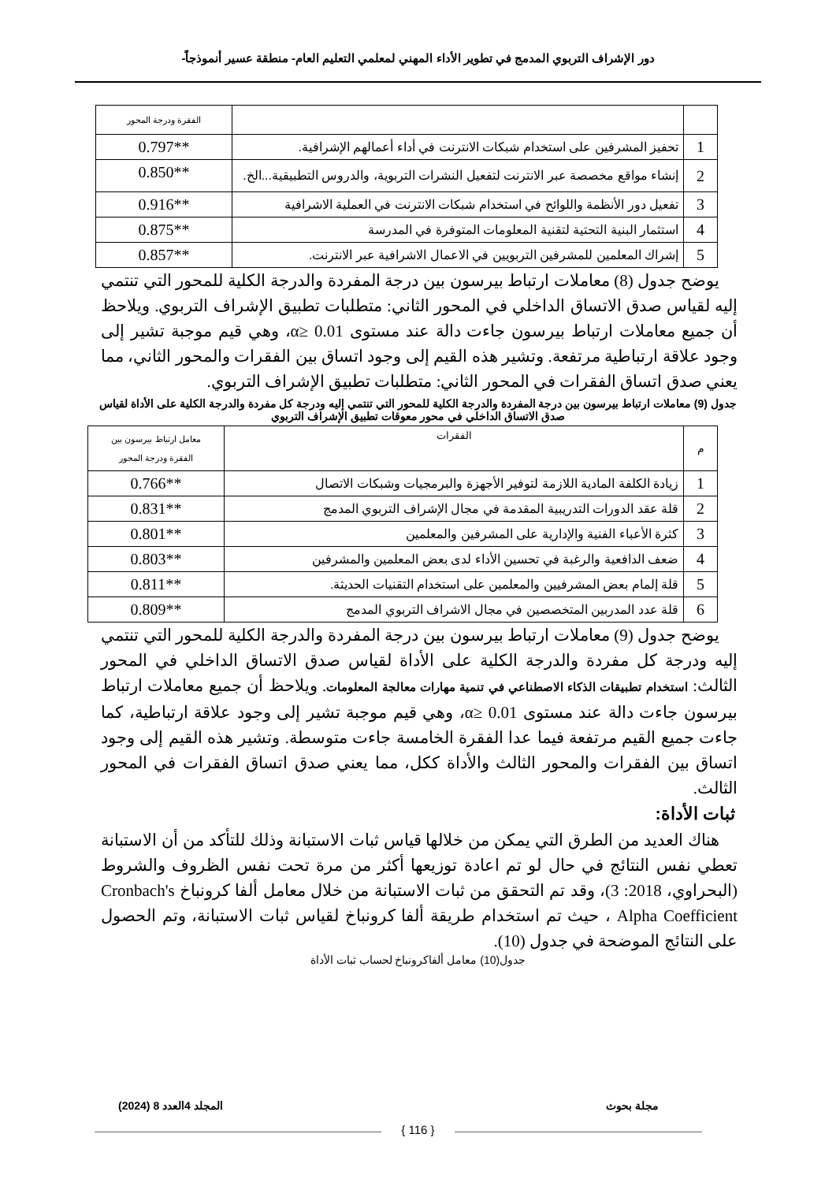دور الإشراف التربوي المدمج في تطوير الأداء المهني لمعلمي التعليم العام- منطقة عسير أنموذجاً-
| | | الفقرة ودرجة المحور |
| 1 | تحفيز المشرفين على استخدام شبكات الانترنت في أداء أعمالهم الإشرافية. | **0.797 |
| 2 | إنشاء مواقع مخصصة عبر الانترنت لتفعيل النشرات التربوية، والدروس التطبيقية...الخ. | **0.850 |
| 3 | تفعيل دور الأنظمة واللوائح في استخدام شبكات الانترنت في العملية الاشرافية | **0.916 |
| 4 | استثمار البنية التحتية لتقنية المعلومات المتوفرة في المدرسة | **0.875 |
| 5 | إشراك المعلمين للمشرفين التربويين في الاعمال الاشرافية عبر الانترنت. | **0.857 |
يوضح جدول (8) معاملات ارتباط بيرسون بين درجة المفردة والدرجة الكلية للمحور التي تنتمي إليه لقياس صدق الاتساق الداخلي في المحور الثاني: متطلبات تطبيق الإشراف التربوي. ويلاحظ أن جميع معاملات ارتباط بيرسون جاءت دالة عند مستوى α≥ 0.01، وهي قيم موجبة تشير إلى وجود علاقة ارتباطية مرتفعة. وتشير هذه القيم إلى وجود اتساق بين الفقرات والمحور الثاني، مما يعني صدق اتساق الفقرات في المحور الثاني: متطلبات تطبيق الإشراف التربوي.
جدول (9) معاملات ارتباط بيرسون بين درجة المفردة والدرجة الكلية للمحور التي تنتمي إليه ودرجة كل مفردة والدرجة الكلية على الأداة لقياس صدق الاتساق الداخلي في محور معوقات تطبيق الإشراف التربوي
| م | الفقرات | معامل ارتباط بيرسون بين الفقرة ودرجة المحور |
| 1 | زيادة الكلفة المادية اللازمة لتوفير الأجهزة والبرمجيات وشبكات الاتصال | **0.766 |
| 2 | قلة عقد الدورات التدريبية المقدمة في مجال الإشراف التربوي المدمج | **0.831 |
| 3 | كثرة الأعباء الفنية والإدارية على المشرفين والمعلمين | **0.801 |
| 4 | ضعف الدافعية والرغبة في تحسين الأداء لدى بعض المعلمين والمشرفين | **0.803 |
| 5 | قلة إلمام بعض المشرفيين والمعلمين على استخدام التقنيات الحديثة. | **0.811 |
| 6 | قلة عدد المدربين المتخصصين في مجال الاشراف التربوي المدمج | **0.809 |
يوضح جدول (9) معاملات ارتباط بيرسون بين درجة المفردة والدرجة الكلية للمحور التي تنتمي إليه ودرجة كل مفردة والدرجة الكلية على الأداة لقياس صدق الاتساق الداخلي في المحور الثالث: استخدام تطبيقات الذكاء الاصطناعي في تنمية مهارات معالجة المعلومات. ويلاحظ أن جميع معاملات ارتباط بيرسون جاءت دالة عند مستوى α≥ 0.01، وهي قيم موجبة تشير إلى وجود علاقة ارتباطية، كما جاءت جميع القيم مرتفعة فيما عدا الفقرة الخامسة جاءت متوسطة. وتشير هذه القيم إلى وجود اتساق بين الفقرات والمحور الثالث والأداة ككل، مما يعني صدق اتساق الفقرات في المحور الثالث.
ثبات الأداة:
هناك العديد من الطرق التي يمكن من خلالها قياس ثبات الاستبانة وذلك للتأكد من أن الاستبانة تعطي نفس النتائج في حال لو تم اعادة توزيعها أكثر من مرة تحت نفس الظروف والشروط (البحراوي، 2018: 3)، وقد تم التحقق من ثبات الاستبانة من خلال معامل ألفا كرونباخ Cronbach's Alpha Coefficient ، حيث تم استخدام طريقة ألفا كرونباخ لقياس ثبات الاستبانة، وتم الحصول على النتائج الموضحة في جدول (10).
جدول(10) معامل ألفاكرونباخ لحساب ثبات الأداة
مجلة بحوث المجلد 4العدد 8 (2024)
{ 116 }